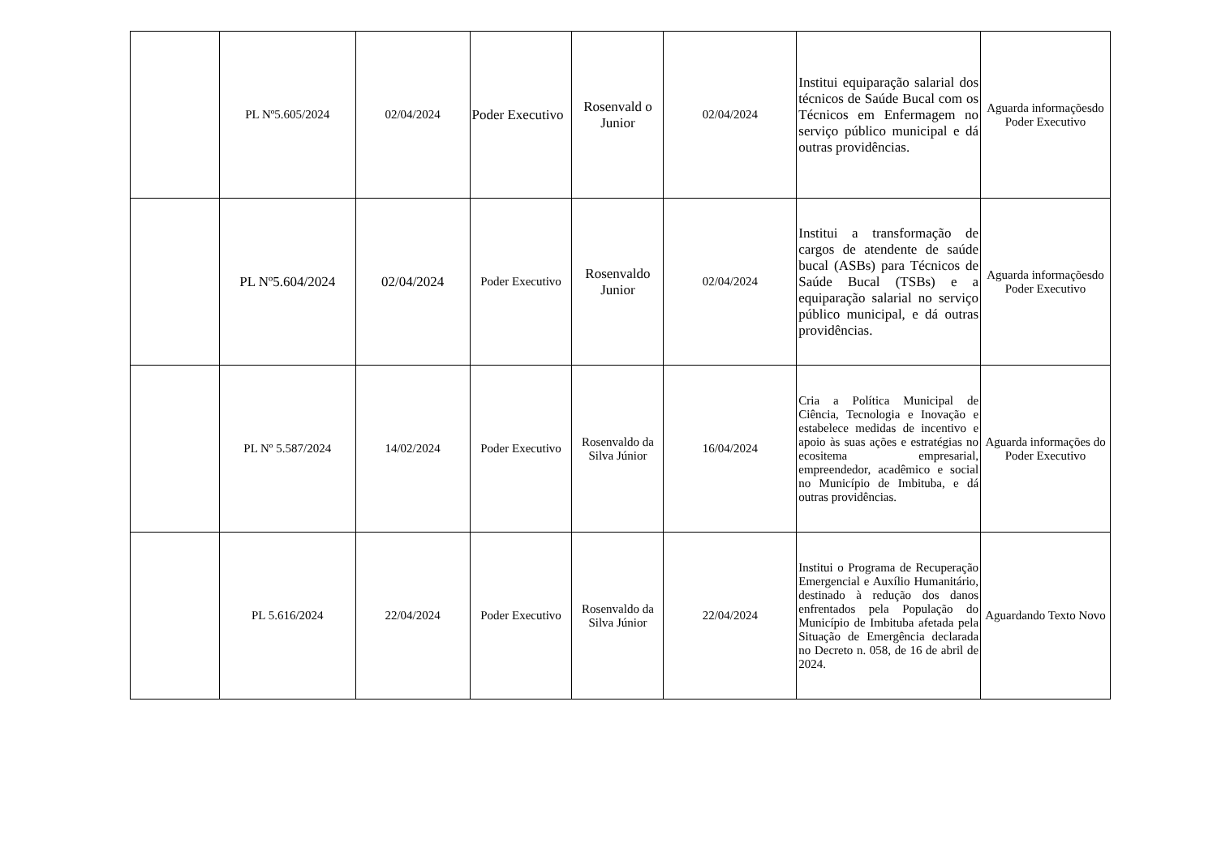| | PL Nº5.605/2024 | 02/04/2024 | Poder Executivo | Rosenvald o Junior | 02/04/2024 | Institui equiparação salarial dos técnicos de Saúde Bucal com os Técnicos em Enfermagem no serviço público municipal e dá outras providências. | Aguarda informaçõesdo Poder Executivo |
| | PL Nº5.604/2024 | 02/04/2024 | Poder Executivo | Rosenvaldo Junior | 02/04/2024 | Institui a transformação de cargos de atendente de saúde bucal (ASBs) para Técnicos de Saúde Bucal (TSBs) e a equiparação salarial no serviço público municipal, e dá outras providências. | Aguarda informaçõesdo Poder Executivo |
| | PL Nº 5.587/2024 | 14/02/2024 | Poder Executivo | Rosenvaldo da Silva Júnior | 16/04/2024 | Cria a Política Municipal de Ciência, Tecnologia e Inovação e estabelece medidas de incentivo e apoio às suas ações e estratégias no ecositema empresarial, empreendedor, acadêmico e social no Município de Imbituba, e dá outras providências. | Aguarda informações do Poder Executivo |
| | PL 5.616/2024 | 22/04/2024 | Poder Executivo | Rosenvaldo da Silva Júnior | 22/04/2024 | Institui o Programa de Recuperação Emergencial e Auxílio Humanitário, destinado à redução dos danos enfrentados pela População do Município de Imbituba afetada pela Situação de Emergência declarada no Decreto n. 058, de 16 de abril de 2024. | Aguardando Texto Novo |